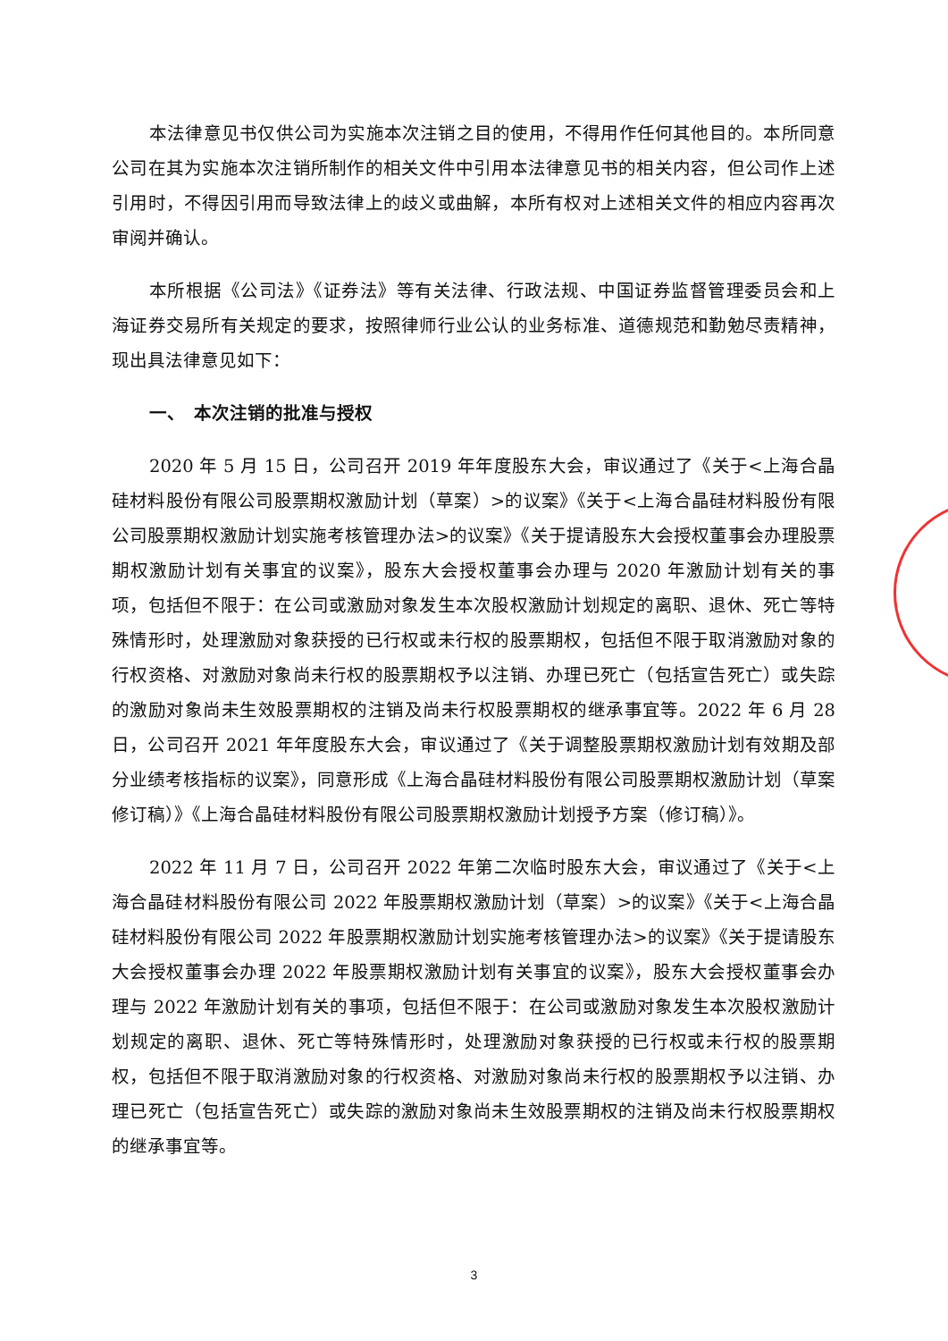本法律意见书仅供公司为实施本次注销之目的使用，不得用作任何其他目的。本所同意公司在其为实施本次注销所制作的相关文件中引用本法律意见书的相关内容，但公司作上述引用时，不得因引用而导致法律上的歧义或曲解，本所有权对上述相关文件的相应内容再次审阅并确认。
本所根据《公司法》《证券法》等有关法律、行政法规、中国证券监督管理委员会和上海证券交易所有关规定的要求，按照律师行业公认的业务标准、道德规范和勤勉尽责精神，现出具法律意见如下：
一、　本次注销的批准与授权
2020 年 5 月 15 日，公司召开 2019 年年度股东大会，审议通过了《关于<上海合晶硅材料股份有限公司股票期权激励计划（草案）>的议案》《关于<上海合晶硅材料股份有限公司股票期权激励计划实施考核管理办法>的议案》《关于提请股东大会授权董事会办理股票期权激励计划有关事宜的议案》，股东大会授权董事会办理与 2020 年激励计划有关的事项，包括但不限于：在公司或激励对象发生本次股权激励计划规定的离职、退休、死亡等特殊情形时，处理激励对象获授的已行权或未行权的股票期权，包括但不限于取消激励对象的行权资格、对激励对象尚未行权的股票期权予以注销、办理已死亡（包括宣告死亡）或失踪的激励对象尚未生效股票期权的注销及尚未行权股票期权的继承事宜等。2022 年 6 月 28 日，公司召开 2021 年年度股东大会，审议通过了《关于调整股票期权激励计划有效期及部分业绩考核指标的议案》，同意形成《上海合晶硅材料股份有限公司股票期权激励计划（草案修订稿）》《上海合晶硅材料股份有限公司股票期权激励计划授予方案（修订稿）》。
2022 年 11 月 7 日，公司召开 2022 年第二次临时股东大会，审议通过了《关于<上海合晶硅材料股份有限公司 2022 年股票期权激励计划（草案）>的议案》《关于<上海合晶硅材料股份有限公司 2022 年股票期权激励计划实施考核管理办法>的议案》《关于提请股东大会授权董事会办理 2022 年股票期权激励计划有关事宜的议案》，股东大会授权董事会办理与 2022 年激励计划有关的事项，包括但不限于：在公司或激励对象发生本次股权激励计划规定的离职、退休、死亡等特殊情形时，处理激励对象获授的已行权或未行权的股票期权，包括但不限于取消激励对象的行权资格、对激励对象尚未行权的股票期权予以注销、办理已死亡（包括宣告死亡）或失踪的激励对象尚未生效股票期权的注销及尚未行权股票期权的继承事宜等。
3